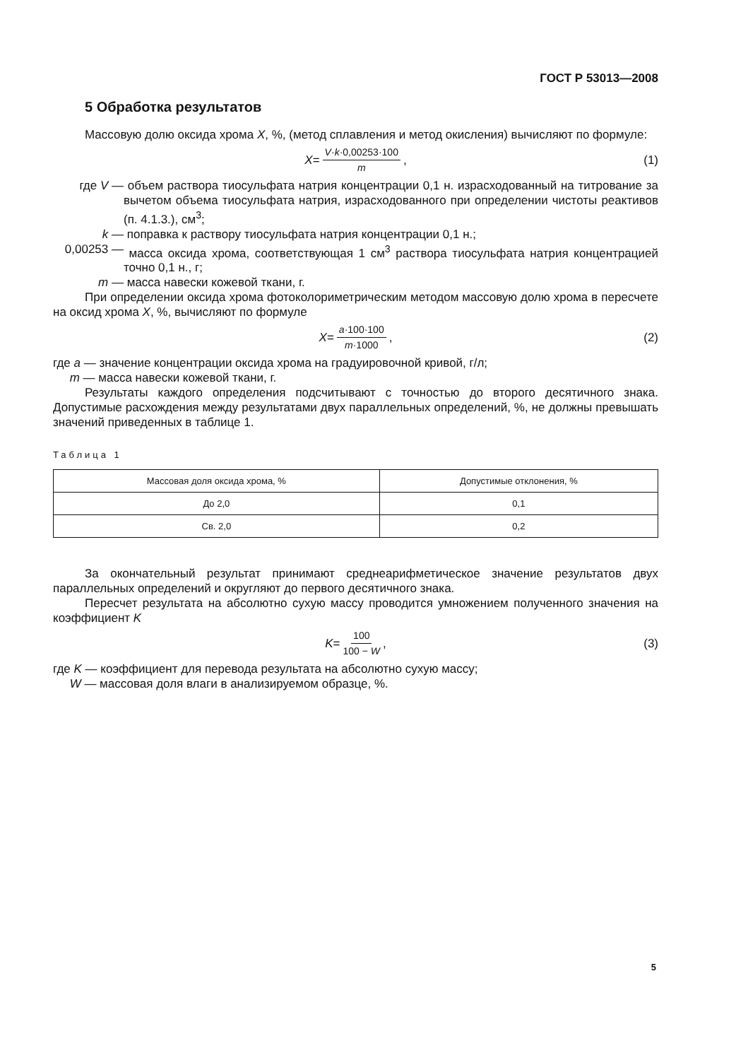ГОСТ Р 53013—2008
5 Обработка результатов
Массовую долю оксида хрома X, %, (метод сплавления и метод окисления) вычисляют по формуле:
X = V·k·0,00253·100 m, (1)
где V — объем раствора тиосульфата натрия концентрации 0,1 н. израсходованный на титрование за вычетом объема тиосульфата натрия, израсходованного при определении чистоты реактивов (п. 4.1.3.), см<sup>3</sup>;
k — поправка к раствору тиосульфата натрия концентрации 0,1 н.;
0,00253 — масса оксида хрома, соответствующая 1 см<sup>3</sup> раствора тиосульфата натрия концентрацией точно 0,1 н., г;
m — масса навески кожевой ткани, г.
При определении оксида хрома фотоколориметрическим методом массовую долю хрома в пересчете на оксид хрома X, %, вычисляют по формуле
X = a·100·100 m·1000, (2)
где a — значение концентрации оксида хрома на градуировочной кривой, г/л;
m — масса навески кожевой ткани, г.
Результаты каждого определения подсчитывают с точностью до второго десятичного знака. Допустимые расхождения между результатами двух параллельных определений, %, не должны превышать значений приведенных в таблице 1.
Таблица 1
| Массовая доля оксида хрома, % | Допустимые отклонения, % |
| --- | --- |
| До 2,0 | 0,1 |
| Св. 2,0 | 0,2 |
За окончательный результат принимают среднеарифметическое значение результатов двух параллельных определений и округляют до первого десятичного знака.
Пересчет результата на абсолютно сухую массу проводится умножением полученного значения на коэффициент K
K = 100 100 − W, (3)
где K — коэффициент для перевода результата на абсолютно сухую массу;
W — массовая доля влаги в анализируемом образце, %.
5